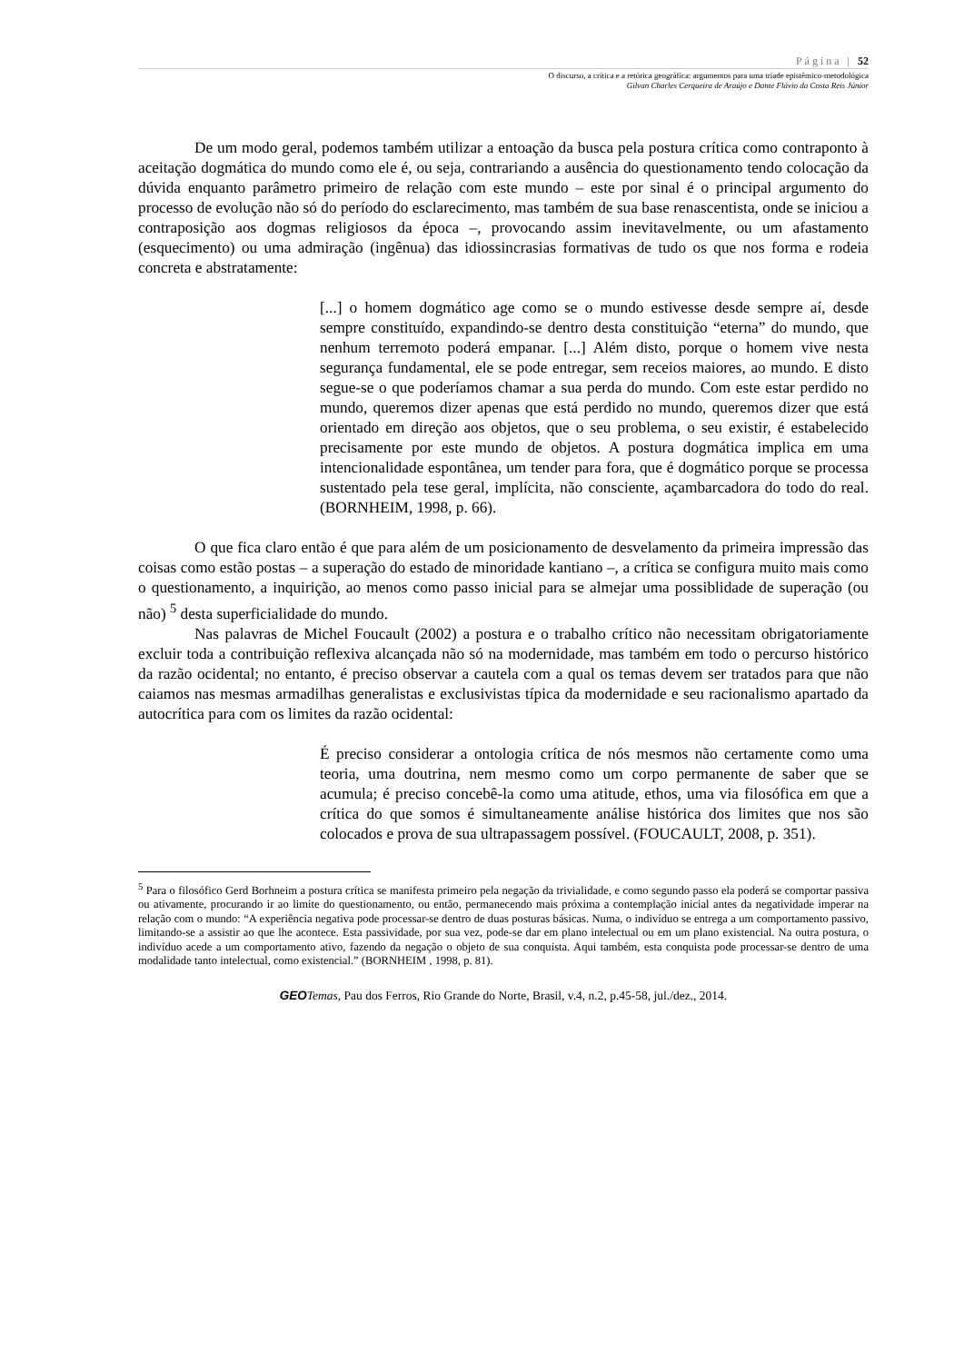Página | 52
O discurso, a crítica e a retórica geográfica: argumentos para uma tríade epistêmico-metodológica
Gilvan Charles Cerqueira de Araújo e Dante Flávio da Costa Reis Júnior
De um modo geral, podemos também utilizar a entoação da busca pela postura crítica como contraponto à aceitação dogmática do mundo como ele é, ou seja, contrariando a ausência do questionamento tendo colocação da dúvida enquanto parâmetro primeiro de relação com este mundo – este por sinal é o principal argumento do processo de evolução não só do período do esclarecimento, mas também de sua base renascentista, onde se iniciou a contraposição aos dogmas religiosos da época –, provocando assim inevitavelmente, ou um afastamento (esquecimento) ou uma admiração (ingênua) das idiossincrasias formativas de tudo os que nos forma e rodeia concreta e abstratamente:
[...] o homem dogmático age como se o mundo estivesse desde sempre aí, desde sempre constituído, expandindo-se dentro desta constituição “eterna” do mundo, que nenhum terremoto poderá empanar. [...] Além disto, porque o homem vive nesta segurança fundamental, ele se pode entregar, sem receios maiores, ao mundo. E disto segue-se o que poderíamos chamar a sua perda do mundo. Com este estar perdido no mundo, queremos dizer apenas que está perdido no mundo, queremos dizer que está orientado em direção aos objetos, que o seu problema, o seu existir, é estabelecido precisamente por este mundo de objetos. A postura dogmática implica em uma intencionalidade espontânea, um tender para fora, que é dogmático porque se processa sustentado pela tese geral, implícita, não consciente, açambarcadora do todo do real. (BORNHEIM, 1998, p. 66).
O que fica claro então é que para além de um posicionamento de desvelamento da primeira impressão das coisas como estão postas – a superação do estado de minoridade kantiano –, a crítica se configura muito mais como o questionamento, a inquirição, ao menos como passo inicial para se almejar uma possiblidade de superação (ou não) <sup>5</sup> desta superficialidade do mundo.
Nas palavras de Michel Foucault (2002) a postura e o trabalho crítico não necessitam obrigatoriamente excluir toda a contribuição reflexiva alcançada não só na modernidade, mas também em todo o percurso histórico da razão ocidental; no entanto, é preciso observar a cautela com a qual os temas devem ser tratados para que não caiamos nas mesmas armadilhas generalistas e exclusivistas típica da modernidade e seu racionalismo apartado da autocrítica para com os limites da razão ocidental:
É preciso considerar a ontologia crítica de nós mesmos não certamente como uma teoria, uma doutrina, nem mesmo como um corpo permanente de saber que se acumula; é preciso concebê-la como uma atitude, ethos, uma via filosófica em que a crítica do que somos é simultaneamente análise histórica dos limites que nos são colocados e prova de sua ultrapassagem possível. (FOUCAULT, 2008, p. 351).
<sup>5</sup> Para o filosófico Gerd Borhneim a postura crítica se manifesta primeiro pela negação da trivialidade, e como segundo passo ela poderá se comportar passiva ou ativamente, procurando ir ao limite do questionamento, ou então, permanecendo mais próxima a contemplação inicial antes da negatividade imperar na relação com o mundo: “A experiência negativa pode processar-se dentro de duas posturas básicas. Numa, o indivíduo se entrega a um comportamento passivo, limitando-se a assistir ao que lhe acontece. Esta passividade, por sua vez, pode-se dar em plano intelectual ou em um plano existencial. Na outra postura, o indivíduo acede a um comportamento ativo, fazendo da negação o objeto de sua conquista. Aqui também, esta conquista pode processar-se dentro de uma modalidade tanto intelectual, como existencial.” (BORNHEIM , 1998, p. 81).
GEO Temas, Pau dos Ferros, Rio Grande do Norte, Brasil, v.4, n.2, p.45-58, jul./dez., 2014.